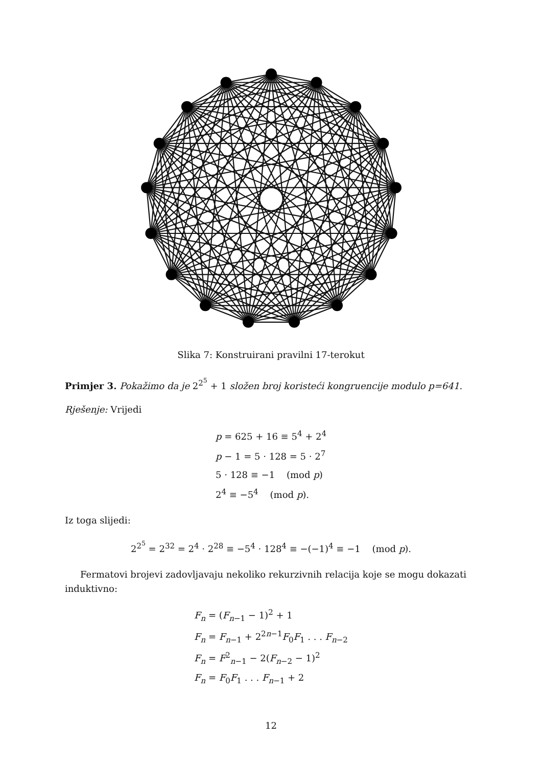Slika 7: Konstruirani pravilni 17-terokut
Primjer 3. Pokažimo da je 2<sup>2<sup>5</sup></sup> + 1 složen broj koristeći kongruencije modulo p=641.
Rješenje: Vrijedi
p = 625 + 16 ≡ 5<sup>4</sup> + 2<sup>4</sup>
p − 1 = 5 · 128 = 5 · 2<sup>7</sup>
5 · 128 ≡ −1 (mod p)
2<sup>4</sup> ≡ −5<sup>4</sup> (mod p).
Iz toga slijedi:
2<sup>2<sup>5</sup></sup> = 2<sup>32</sup> = 2<sup>4</sup> · 2<sup>28</sup> ≡ −5<sup>4</sup> · 128<sup>4</sup> ≡ −(−1)<sup>4</sup> ≡ −1 (mod p).
Fermatovi brojevi zadovljavaju nekoliko rekurzivnih relacija koje se mogu dokazati induktivno:
F<sub>n</sub> = (F<sub>n−1</sub> − 1)<sup>2</sup> + 1
F<sub>n</sub> = F<sub>n−1</sub> + 2<sup>2n−1</sup>F<sub>0</sub>F<sub>1</sub> . . . F<sub>n−2</sub>
F<sub>n</sub> = F<sup>2</sup><sub>n−1</sub> − 2(F<sub>n−2</sub> − 1)<sup>2</sup>
F<sub>n</sub> = F<sub>0</sub>F<sub>1</sub> . . . F<sub>n−1</sub> + 2
12